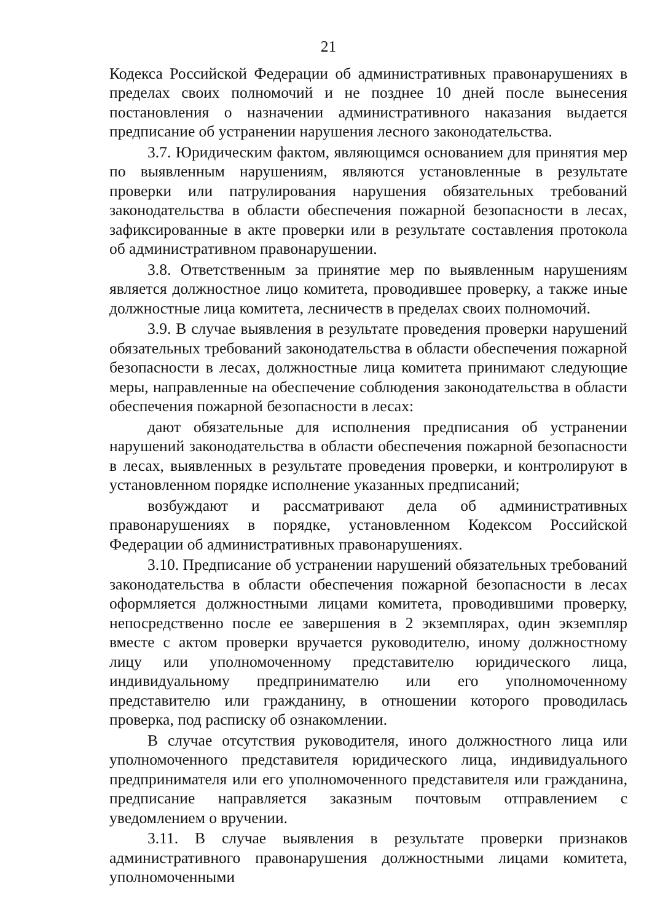21
Кодекса Российской Федерации об административных правонарушениях в пределах своих полномочий и не позднее 10 дней после вынесения постановления о назначении административного наказания выдается предписание об устранении нарушения лесного законодательства.
3.7. Юридическим фактом, являющимся основанием для принятия мер по выявленным нарушениям, являются установленные в результате проверки или патрулирования нарушения обязательных требований законодательства в области обеспечения пожарной безопасности в лесах, зафиксированные в акте проверки или в результате составления протокола об административном правонарушении.
3.8. Ответственным за принятие мер по выявленным нарушениям является должностное лицо комитета, проводившее проверку, а также иные должностные лица комитета, лесничеств в пределах своих полномочий.
3.9. В случае выявления в результате проведения проверки нарушений обязательных требований законодательства в области обеспечения пожарной безопасности в лесах, должностные лица комитета принимают следующие меры, направленные на обеспечение соблюдения законодательства в области обеспечения пожарной безопасности в лесах:
дают обязательные для исполнения предписания об устранении нарушений законодательства в области обеспечения пожарной безопасности в лесах, выявленных в результате проведения проверки, и контролируют в установленном порядке исполнение указанных предписаний;
возбуждают и рассматривают дела об административных правонарушениях в порядке, установленном Кодексом Российской Федерации об административных правонарушениях.
3.10. Предписание об устранении нарушений обязательных требований законодательства в области обеспечения пожарной безопасности в лесах оформляется должностными лицами комитета, проводившими проверку, непосредственно после ее завершения в 2 экземплярах, один экземпляр вместе с актом проверки вручается руководителю, иному должностному лицу или уполномоченному представителю юридического лица, индивидуальному предпринимателю или его уполномоченному представителю или гражданину, в отношении которого проводилась проверка, под расписку об ознакомлении.
В случае отсутствия руководителя, иного должностного лица или уполномоченного представителя юридического лица, индивидуального предпринимателя или его уполномоченного представителя или гражданина, предписание направляется заказным почтовым отправлением с уведомлением о вручении.
3.11. В случае выявления в результате проверки признаков административного правонарушения должностными лицами комитета, уполномоченными